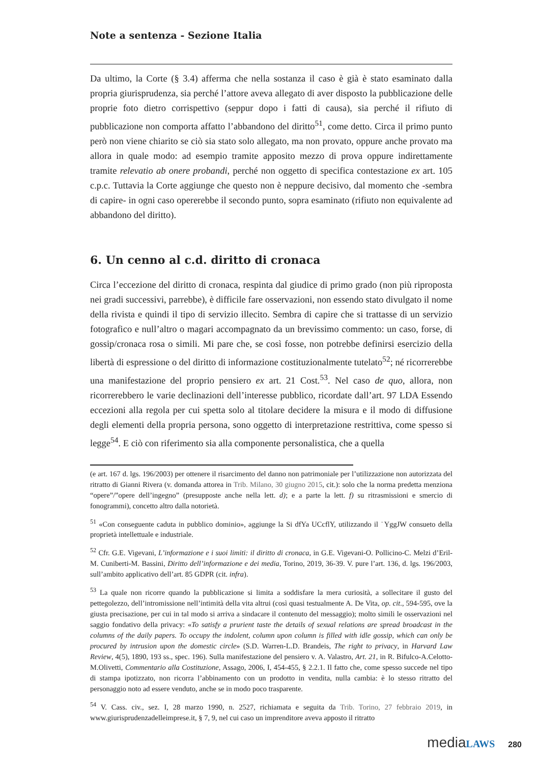Note a sentenza - Sezione Italia
Da ultimo, la Corte (§ 3.4) afferma che nella sostanza il caso è già è stato esaminato dalla propria giurisprudenza, sia perché l’attore aveva allegato di aver disposto la pubblicazione delle proprie foto dietro corrispettivo (seppur dopo i fatti di causa), sia perché il rifiuto di pubblicazione non comporta affatto l’abbandono del diritto<sup>51</sup>, come detto. Circa il primo punto però non viene chiarito se ciò sia stato solo allegato, ma non provato, oppure anche provato ma allora in quale modo: ad esempio tramite apposito mezzo di prova oppure indirettamente tramite relevatio ab onere probandi, perché non oggetto di specifica contestazione ex art. 105 c.p.c. Tuttavia la Corte aggiunge che questo non è neppure decisivo, dal momento che -sembra di capire- in ogni caso opererebbe il secondo punto, sopra esaminato (rifiuto non equivalente ad abbandono del diritto).
6. Un cenno al c.d. diritto di cronaca
Circa l’eccezione del diritto di cronaca, respinta dal giudice di primo grado (non più riproposta nei gradi successivi, parrebbe), è difficile fare osservazioni, non essendo stato divulgato il nome della rivista e quindi il tipo di servizio illecito. Sembra di capire che si trattasse di un servizio fotografico e null’altro o magari accompagnato da un brevissimo commento: un caso, forse, di gossip/cronaca rosa o simili. Mi pare che, se così fosse, non potrebbe definirsi esercizio della libertà di espressione o del diritto di informazione costituzionalmente tutelato<sup>52</sup>; né ricorrerebbe una manifestazione del proprio pensiero ex art. 21 Cost.<sup>53</sup>. Nel caso de quo, allora, non ricorrerebbero le varie declinazioni dell’interesse pubblico, ricordate dall’art. 97 LDA Essendo eccezioni alla regola per cui spetta solo al titolare decidere la misura e il modo di diffusione degli elementi della propria persona, sono oggetto di interpretazione restrittiva, come spesso si legge<sup>54</sup>. E ciò con riferimento sia alla componente personalistica, che a quella
(e art. 167 d. lgs. 196/2003) per ottenere il risarcimento del danno non patrimoniale per l’utilizzazione non autorizzata del ritratto di Gianni Rivera (v. domanda attorea in Trib. Milano, 30 giugno 2015, cit.): solo che la norma predetta menziona “opere”/”opere dell’ingegno” (presupposte anche nella lett. d); e a parte la lett. f) su ritrasmissioni e smercio di fonogrammi), concetto altro dalla notorietà.
<sup>51</sup> «Con conseguente caduta in pubblico dominio», aggiunge la Si dfYa UCcflY, utilizzando il ˙YggJW consueto della proprietà intellettuale e industriale.
<sup>52</sup> Cfr. G.E. Vigevani, L’informazione e i suoi limiti: il diritto di cronaca, in G.E. Vigevani-O. Pollicino-C. Melzi d’Eril-M. Cuniberti-M. Bassini, Diritto dell’informazione e dei media, Torino, 2019, 36-39. V. pure l’art. 136, d. lgs. 196/2003, sull’ambito applicativo dell’art. 85 GDPR (cit. infra).
<sup>53</sup> La quale non ricorre quando la pubblicazione si limita a soddisfare la mera curiosità, a sollecitare il gusto del pettegolezzo, dell’intromissione nell’intimità della vita altrui (così quasi testualmente A. De Vita, op. cit., 594-595, ove la giusta precisazione, per cui in tal modo si arriva a sindacare il contenuto del messaggio); molto simili le osservazioni nel saggio fondativo della privacy: «To satisfy a prurient taste the details of sexual relations are spread broadcast in the columns of the daily papers. To occupy the indolent, column upon column is filled with idle gossip, which can only be procured by intrusion upon the domestic circle» (S.D. Warren-L.D. Brandeis, The right to privacy, in Harvard Law Review, 4(5), 1890, 193 ss., spec. 196). Sulla manifestazione del pensiero v. A. Valastro, Art. 21, in R. Bifulco-A.Celotto-M.Olivetti, Commentario alla Costituzione, Assago, 2006, I, 454-455, § 2.2.1. Il fatto che, come spesso succede nel tipo di stampa ipotizzato, non ricorra l’abbinamento con un prodotto in vendita, nulla cambia: è lo stesso ritratto del personaggio noto ad essere venduto, anche se in modo poco trasparente.
<sup>54</sup> V. Cass. civ., sez. I, 28 marzo 1990, n. 2527, richiamata e seguita da Trib. Torino, 27 febbraio 2019, in www.giurisprudenzadelleimprese.it, § 7, 9, nel cui caso un imprenditore aveva apposto il ritratto
media LAWS 280